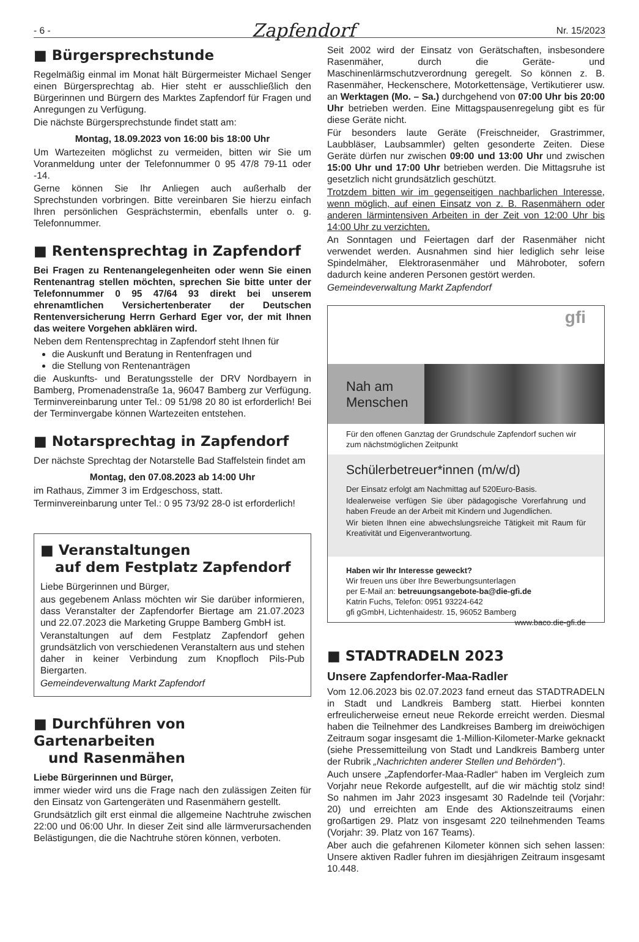- 6 - Zapfendorf Nr. 15/2023
■ Bürgersprechstunde
Regelmäßig einmal im Monat hält Bürgermeister Michael Senger einen Bürgersprechtag ab. Hier steht er ausschließlich den Bürgerinnen und Bürgern des Marktes Zapfendorf für Fragen und Anregungen zu Verfügung.
Die nächste Bürgersprechstunde findet statt am:
Montag, 18.09.2023 von 16:00 bis 18:00 Uhr
Um Wartezeiten möglichst zu vermeiden, bitten wir Sie um Voranmeldung unter der Telefonnummer 0 95 47/8 79-11 oder -14.
Gerne können Sie Ihr Anliegen auch außerhalb der Sprechstunden vorbringen. Bitte vereinbaren Sie hierzu einfach Ihren persönlichen Gesprächstermin, ebenfalls unter o. g. Telefonnummer.
■ Rentensprechtag in Zapfendorf
Bei Fragen zu Rentenangelegenheiten oder wenn Sie einen Rentenantrag stellen möchten, sprechen Sie bitte unter der Telefonnummer 0 95 47/64 93 direkt bei unserem ehrenamtlichen Versichertenberater der Deutschen Rentenversicherung Herrn Gerhard Eger vor, der mit Ihnen das weitere Vorgehen abklären wird.
Neben dem Rentensprechtag in Zapfendorf steht Ihnen für
die Auskunft und Beratung in Rentenfragen und
die Stellung von Rentenanträgen
die Auskunfts- und Beratungsstelle der DRV Nordbayern in Bamberg, Promenadenstraße 1a, 96047 Bamberg zur Verfügung. Terminvereinbarung unter Tel.: 09 51/98 20 80 ist erforderlich! Bei der Terminvergabe können Wartezeiten entstehen.
■ Notarsprechtag in Zapfendorf
Der nächste Sprechtag der Notarstelle Bad Staffelstein findet am
Montag, den 07.08.2023 ab 14:00 Uhr
im Rathaus, Zimmer 3 im Erdgeschoss, statt.
Terminvereinbarung unter Tel.: 0 95 73/92 28-0 ist erforderlich!
■ Veranstaltungen
auf dem Festplatz Zapfendorf
Liebe Bürgerinnen und Bürger,
aus gegebenem Anlass möchten wir Sie darüber informieren, dass Veranstalter der Zapfendorfer Biertage am 21.07.2023 und 22.07.2023 die Marketing Gruppe Bamberg GmbH ist.
Veranstaltungen auf dem Festplatz Zapfendorf gehen grundsätzlich von verschiedenen Veranstaltern aus und stehen daher in keiner Verbindung zum Knopfloch Pils-Pub Biergarten.
Gemeindeverwaltung Markt Zapfendorf
■ Durchführen von Gartenarbeiten
und Rasenmähen
Liebe Bürgerinnen und Bürger,
immer wieder wird uns die Frage nach den zulässigen Zeiten für den Einsatz von Gartengeräten und Rasenmähern gestellt.
Grundsätzlich gilt erst einmal die allgemeine Nachtruhe zwischen 22:00 und 06:00 Uhr. In dieser Zeit sind alle lärmverursachenden Belästigungen, die die Nachtruhe stören können, verboten.
Seit 2002 wird der Einsatz von Gerätschaften, insbesondere Rasenmäher, durch die Geräte- und Maschinenlärmschutzverordnung geregelt. So können z. B. Rasenmäher, Heckenschere, Motorkettensäge, Vertikutierer usw. an Werktagen (Mo. – Sa.) durchgehend von 07:00 Uhr bis 20:00 Uhr betrieben werden. Eine Mittagspausenregelung gibt es für diese Geräte nicht.
Für besonders laute Geräte (Freischneider, Grastrimmer, Laubbläser, Laubsammler) gelten gesonderte Zeiten. Diese Geräte dürfen nur zwischen 09:00 und 13:00 Uhr und zwischen 15:00 Uhr und 17:00 Uhr betrieben werden. Die Mittagsruhe ist gesetzlich nicht grundsätzlich geschützt.
Trotzdem bitten wir im gegenseitigen nachbarlichen Interesse, wenn möglich, auf einen Einsatz von z. B. Rasenmähern oder anderen lärmintensiven Arbeiten in der Zeit von 12:00 Uhr bis 14:00 Uhr zu verzichten.
An Sonntagen und Feiertagen darf der Rasenmäher nicht verwendet werden. Ausnahmen sind hier lediglich sehr leise Spindelmäher, Elektrorasenmäher und Mähroboter, sofern dadurch keine anderen Personen gestört werden.
Gemeindeverwaltung Markt Zapfendorf
gfi
Nah am Menschen
Für den offenen Ganztag der Grundschule Zapfendorf suchen wir zum nächstmöglichen Zeitpunkt
Schülerbetreuer*innen (m/w/d)
Der Einsatz erfolgt am Nachmittag auf 520Euro-Basis.
Idealerweise verfügen Sie über pädagogische Vorerfahrung und haben Freude an der Arbeit mit Kindern und Jugendlichen.
Wir bieten Ihnen eine abwechslungsreiche Tätigkeit mit Raum für Kreativität und Eigenverantwortung.
Haben wir Ihr Interesse geweckt?
Wir freuen uns über Ihre Bewerbungsunterlagen
per E-Mail an: betreuungsangebote-ba@die-gfi.de
Katrin Fuchs, Telefon: 0951 93224-642
gfi gGmbH, Lichtenhaidestr. 15, 96052 Bamberg www.baco.die-gfi.de
■ STADTRADELN 2023
Unsere Zapfendorfer-Maa-Radler
Vom 12.06.2023 bis 02.07.2023 fand erneut das STADTRADELN in Stadt und Landkreis Bamberg statt. Hierbei konnten erfreulicherweise erneut neue Rekorde erreicht werden. Diesmal haben die Teilnehmer des Landkreises Bamberg im dreiwöchigen Zeitraum sogar insgesamt die 1-Million-Kilometer-Marke geknackt (siehe Pressemitteilung von Stadt und Landkreis Bamberg unter der Rubrik „Nachrichten anderer Stellen und Behörden“).
Auch unsere „Zapfendorfer-Maa-Radler“ haben im Vergleich zum Vorjahr neue Rekorde aufgestellt, auf die wir mächtig stolz sind! So nahmen im Jahr 2023 insgesamt 30 Radelnde teil (Vorjahr: 20) und erreichten am Ende des Aktionszeitraums einen großartigen 29. Platz von insgesamt 220 teilnehmenden Teams (Vorjahr: 39. Platz von 167 Teams).
Aber auch die gefahrenen Kilometer können sich sehen lassen: Unsere aktiven Radler fuhren im diesjährigen Zeitraum insgesamt 10.448.